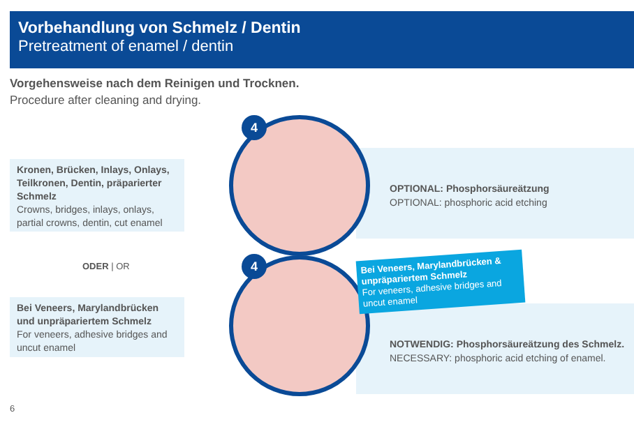Vorbehandlung von Schmelz / Dentin
Pretreatment of enamel / dentin
Vorgehensweise nach dem Reinigen und Trocknen.
Procedure after cleaning and drying.
Kronen, Brücken, Inlays, Onlays, Teilkronen, Dentin, präparierter Schmelz
Crowns, bridges, inlays, onlays, partial crowns, dentin, cut enamel
ODER | OR
Bei Veneers, Marylandbrücken und unpräpariertem Schmelz
For veneers, adhesive bridges and uncut enamel
OPTIONAL: Phosphorsäureätzung
OPTIONAL: phosphoric acid etching
NOTWENDIG: Phosphorsäureätzung des Schmelz.
NECESSARY: phosphoric acid etching of enamel.
4
4
Bei Veneers, Marylandbrücken & unpräpariertem Schmelz
For veneers, adhesive bridges and uncut enamel
6